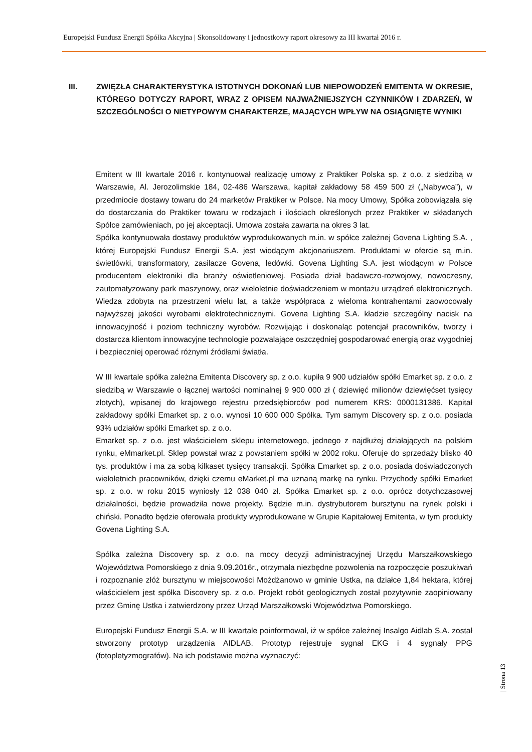Europejski Fundusz Energii Spółka Akcyjna | Skonsolidowany i jednostkowy raport okresowy za III kwartał 2016 r.
III. ZWIĘZŁA CHARAKTERYSTYKA ISTOTNYCH DOKONAŃ LUB NIEPOWODZEŃ EMITENTA W OKRESIE, KTÓREGO DOTYCZY RAPORT, WRAZ Z OPISEM NAJWAŻNIEJSZYCH CZYNNIKÓW I ZDARZEŃ, W SZCZEGÓLNOŚCI O NIETYPOWYM CHARAKTERZE, MAJĄCYCH WPŁYW NA OSIĄGNIĘTE WYNIKI
Emitent w III kwartale 2016 r. kontynuował realizację umowy z Praktiker Polska sp. z o.o. z siedzibą w Warszawie, Al. Jerozolimskie 184, 02-486 Warszawa, kapitał zakładowy 58 459 500 zł („Nabywca”), w przedmiocie dostawy towaru do 24 marketów Praktiker w Polsce. Na mocy Umowy, Spółka zobowiązała się do dostarczania do Praktiker towaru w rodzajach i ilościach określonych przez Praktiker w składanych Spółce zamówieniach, po jej akceptacji. Umowa została zawarta na okres 3 lat.
Spółka kontynuowała dostawy produktów wyprodukowanych m.in. w spółce zależnej Govena Lighting S.A. , której Europejski Fundusz Energii S.A. jest wiodącym akcjonariuszem. Produktami w ofercie są m.in. świetlówki, transformatory, zasilacze Govena, ledówki. Govena Lighting S.A. jest wiodącym w Polsce producentem elektroniki dla branży oświetleniowej. Posiada dział badawczo-rozwojowy, nowoczesny, zautomatyzowany park maszynowy, oraz wieloletnie doświadczeniem w montażu urządzeń elektronicznych. Wiedza zdobyta na przestrzeni wielu lat, a także współpraca z wieloma kontrahentami zaowocowały najwyższej jakości wyrobami elektrotechnicznymi. Govena Lighting S.A. kładzie szczególny nacisk na innowacyjność i poziom techniczny wyrobów. Rozwijając i doskonaląc potencjał pracowników, tworzy i dostarcza klientom innowacyjne technologie pozwalające oszczędniej gospodarować energią oraz wygodniej i bezpieczniej operować różnymi źródłami światła.
W III kwartale spółka zależna Emitenta Discovery sp. z o.o. kupiła 9 900 udziałów spółki Emarket sp. z o.o. z siedzibą w Warszawie o łącznej wartości nominalnej 9 900 000 zł ( dziewięć milionów dziewięćset tysięcy złotych), wpisanej do krajowego rejestru przedsiębiorców pod numerem KRS: 0000131386. Kapitał zakładowy spółki Emarket sp. z o.o. wynosi 10 600 000 Spółka. Tym samym Discovery sp. z o.o. posiada 93% udziałów spółki Emarket sp. z o.o.
Emarket sp. z o.o. jest właścicielem sklepu internetowego, jednego z najdłużej działających na polskim rynku, eMmarket.pl. Sklep powstał wraz z powstaniem spółki w 2002 roku. Oferuje do sprzedaży blisko 40 tys. produktów i ma za sobą kilkaset tysięcy transakcji. Spółka Emarket sp. z o.o. posiada doświadczonych wieloletnich pracowników, dzięki czemu eMarket.pl ma uznaną markę na rynku. Przychody spółki Emarket sp. z o.o. w roku 2015 wyniosły 12 038 040 zł. Spółka Emarket sp. z o.o. oprócz dotychczasowej działalności, będzie prowadziła nowe projekty. Będzie m.in. dystrybutorem bursztynu na rynek polski i chiński. Ponadto będzie oferowała produkty wyprodukowane w Grupie Kapitałowej Emitenta, w tym produkty Govena Lighting S.A.
Spółka zależna Discovery sp. z o.o. na mocy decyzji administracyjnej Urzędu Marszałkowskiego Województwa Pomorskiego z dnia 9.09.2016r., otrzymała niezbędne pozwolenia na rozpoczęcie poszukiwań i rozpoznanie złóż bursztynu w miejscowości Możdżanowo w gminie Ustka, na działce 1,84 hektara, której właścicielem jest spółka Discovery sp. z o.o. Projekt robót geologicznych został pozytywnie zaopiniowany przez Gminę Ustka i zatwierdzony przez Urząd Marszałkowski Województwa Pomorskiego.
Europejski Fundusz Energii S.A. w III kwartale poinformował, iż w spółce zależnej Insalgo Aidlab S.A. został stworzony prototyp urządzenia AIDLAB. Prototyp rejestruje sygnał EKG i 4 sygnały PPG (fotopletyzmografów). Na ich podstawie można wyznaczyć:
| Strona 13